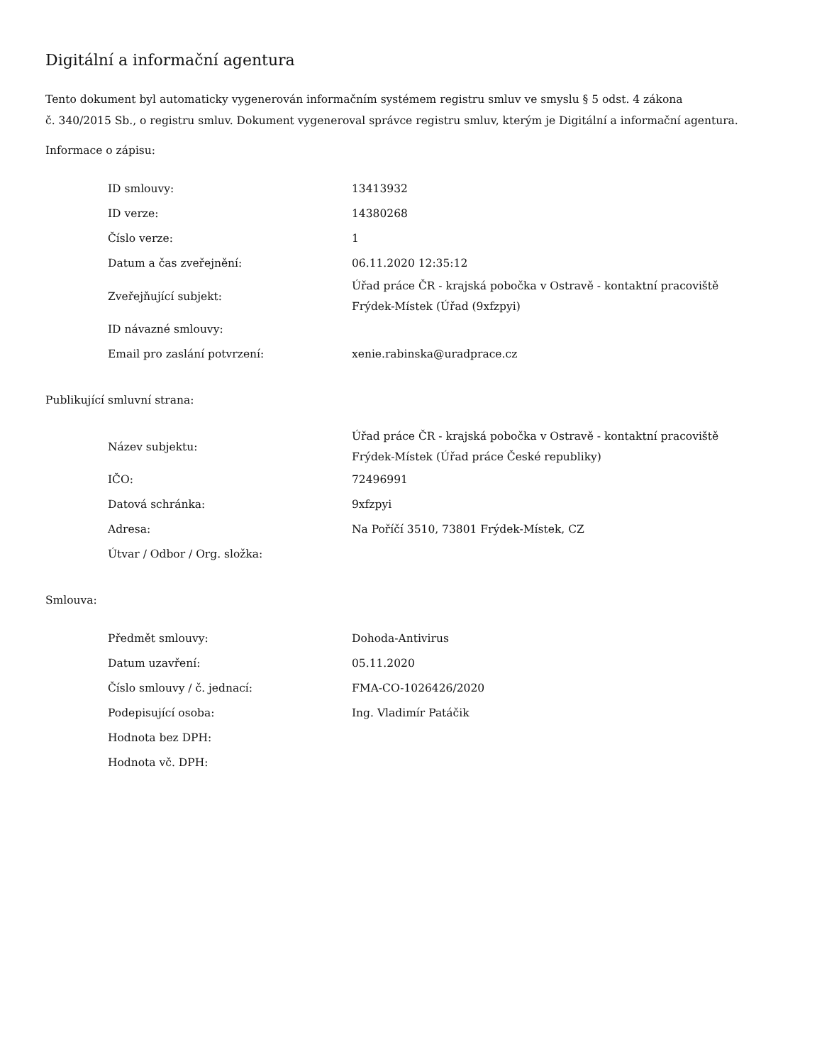Digitální a informační agentura
Tento dokument byl automaticky vygenerován informačním systémem registru smluv ve smyslu § 5 odst. 4 zákona
č. 340/2015 Sb., o registru smluv. Dokument vygeneroval správce registru smluv, kterým je Digitální a informační agentura.
Informace o zápisu:
| ID smlouvy: | 13413932 |
| ID verze: | 14380268 |
| Číslo verze: | 1 |
| Datum a čas zveřejnění: | 06.11.2020 12:35:12 |
| Zveřejňující subjekt: | Úřad práce ČR - krajská pobočka v Ostravě - kontaktní pracoviště Frýdek-Místek (Úřad (9xfzpyi) |
| ID návazné smlouvy: | |
| Email pro zaslání potvrzení: | xenie.rabinska@uradprace.cz |
Publikující smluvní strana:
| Název subjektu: | Úřad práce ČR - krajská pobočka v Ostravě - kontaktní pracoviště Frýdek-Místek (Úřad práce České republiky) |
| IČO: | 72496991 |
| Datová schránka: | 9xfzpyi |
| Adresa: | Na Poříčí 3510, 73801 Frýdek-Místek, CZ |
| Útvar / Odbor / Org. složka: | |
Smlouva:
| Předmět smlouvy: | Dohoda-Antivirus |
| Datum uzavření: | 05.11.2020 |
| Číslo smlouvy / č. jednací: | FMA-CO-1026426/2020 |
| Podepisující osoba: | Ing. Vladimír Patáčik |
| Hodnota bez DPH: | |
| Hodnota vč. DPH: | |